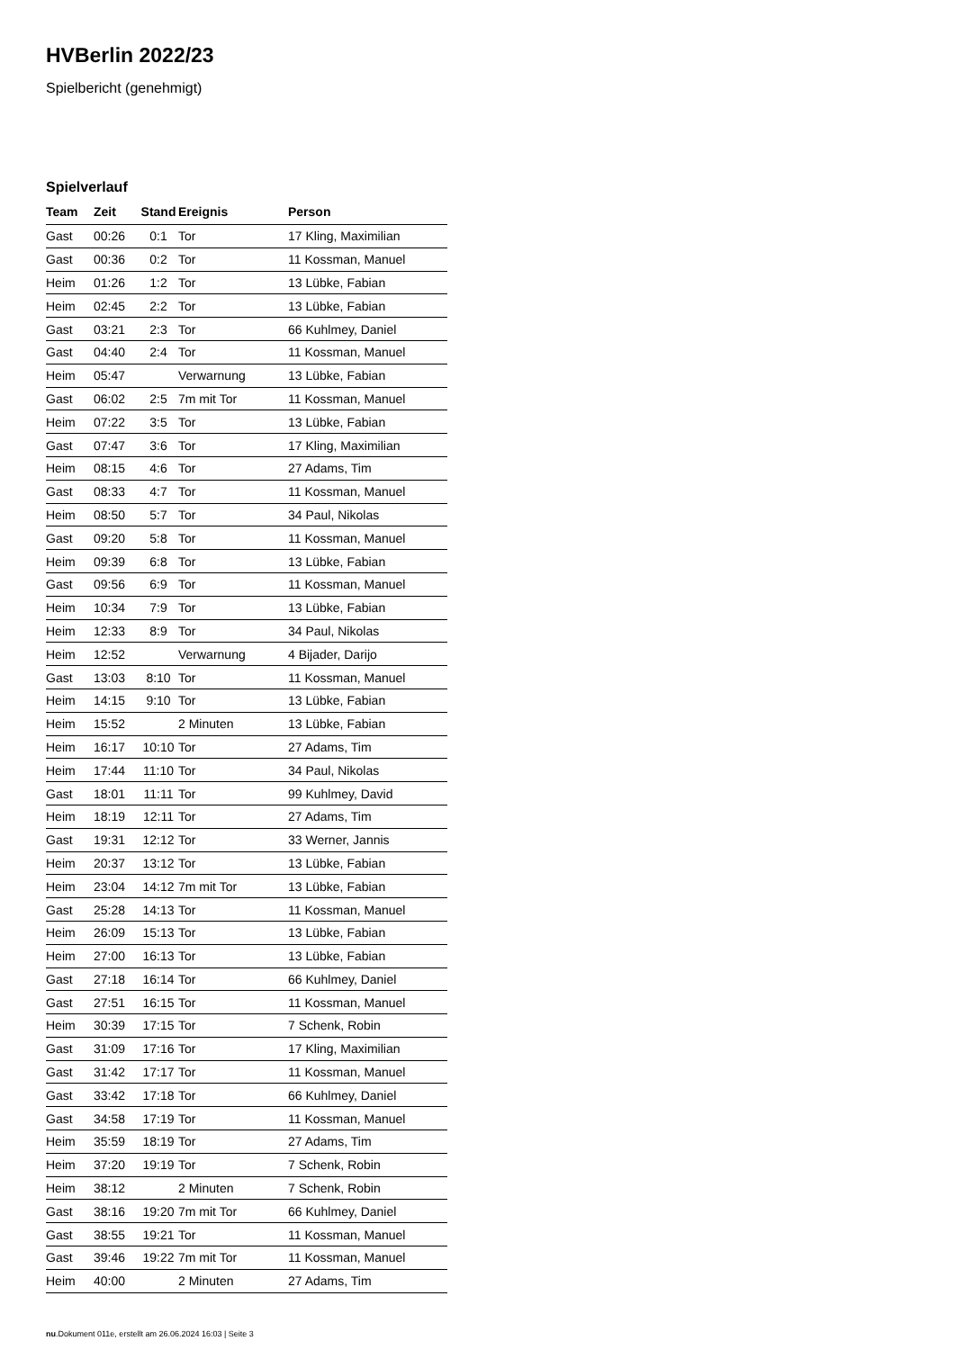HVBerlin 2022/23
Spielbericht (genehmigt)
Spielverlauf
| Team | Zeit | Stand | Ereignis | Person |
| --- | --- | --- | --- | --- |
| Gast | 00:26 | 0:1 | Tor | 17 Kling, Maximilian |
| Gast | 00:36 | 0:2 | Tor | 11 Kossman, Manuel |
| Heim | 01:26 | 1:2 | Tor | 13 Lübke, Fabian |
| Heim | 02:45 | 2:2 | Tor | 13 Lübke, Fabian |
| Gast | 03:21 | 2:3 | Tor | 66 Kuhlmey, Daniel |
| Gast | 04:40 | 2:4 | Tor | 11 Kossman, Manuel |
| Heim | 05:47 | | Verwarnung | 13 Lübke, Fabian |
| Gast | 06:02 | 2:5 | 7m mit Tor | 11 Kossman, Manuel |
| Heim | 07:22 | 3:5 | Tor | 13 Lübke, Fabian |
| Gast | 07:47 | 3:6 | Tor | 17 Kling, Maximilian |
| Heim | 08:15 | 4:6 | Tor | 27 Adams, Tim |
| Gast | 08:33 | 4:7 | Tor | 11 Kossman, Manuel |
| Heim | 08:50 | 5:7 | Tor | 34 Paul, Nikolas |
| Gast | 09:20 | 5:8 | Tor | 11 Kossman, Manuel |
| Heim | 09:39 | 6:8 | Tor | 13 Lübke, Fabian |
| Gast | 09:56 | 6:9 | Tor | 11 Kossman, Manuel |
| Heim | 10:34 | 7:9 | Tor | 13 Lübke, Fabian |
| Heim | 12:33 | 8:9 | Tor | 34 Paul, Nikolas |
| Heim | 12:52 | | Verwarnung | 4 Bijader, Darijo |
| Gast | 13:03 | 8:10 | Tor | 11 Kossman, Manuel |
| Heim | 14:15 | 9:10 | Tor | 13 Lübke, Fabian |
| Heim | 15:52 | | 2 Minuten | 13 Lübke, Fabian |
| Heim | 16:17 | 10:10 | Tor | 27 Adams, Tim |
| Heim | 17:44 | 11:10 | Tor | 34 Paul, Nikolas |
| Gast | 18:01 | 11:11 | Tor | 99 Kuhlmey, David |
| Heim | 18:19 | 12:11 | Tor | 27 Adams, Tim |
| Gast | 19:31 | 12:12 | Tor | 33 Werner, Jannis |
| Heim | 20:37 | 13:12 | Tor | 13 Lübke, Fabian |
| Heim | 23:04 | 14:12 | 7m mit Tor | 13 Lübke, Fabian |
| Gast | 25:28 | 14:13 | Tor | 11 Kossman, Manuel |
| Heim | 26:09 | 15:13 | Tor | 13 Lübke, Fabian |
| Heim | 27:00 | 16:13 | Tor | 13 Lübke, Fabian |
| Gast | 27:18 | 16:14 | Tor | 66 Kuhlmey, Daniel |
| Gast | 27:51 | 16:15 | Tor | 11 Kossman, Manuel |
| Heim | 30:39 | 17:15 | Tor | 7 Schenk, Robin |
| Gast | 31:09 | 17:16 | Tor | 17 Kling, Maximilian |
| Gast | 31:42 | 17:17 | Tor | 11 Kossman, Manuel |
| Gast | 33:42 | 17:18 | Tor | 66 Kuhlmey, Daniel |
| Gast | 34:58 | 17:19 | Tor | 11 Kossman, Manuel |
| Heim | 35:59 | 18:19 | Tor | 27 Adams, Tim |
| Heim | 37:20 | 19:19 | Tor | 7 Schenk, Robin |
| Heim | 38:12 | | 2 Minuten | 7 Schenk, Robin |
| Gast | 38:16 | 19:20 | 7m mit Tor | 66 Kuhlmey, Daniel |
| Gast | 38:55 | 19:21 | Tor | 11 Kossman, Manuel |
| Gast | 39:46 | 19:22 | 7m mit Tor | 11 Kossman, Manuel |
| Heim | 40:00 | | 2 Minuten | 27 Adams, Tim |
nu.Dokument 011e, erstellt am 26.06.2024 16:03 | Seite 3